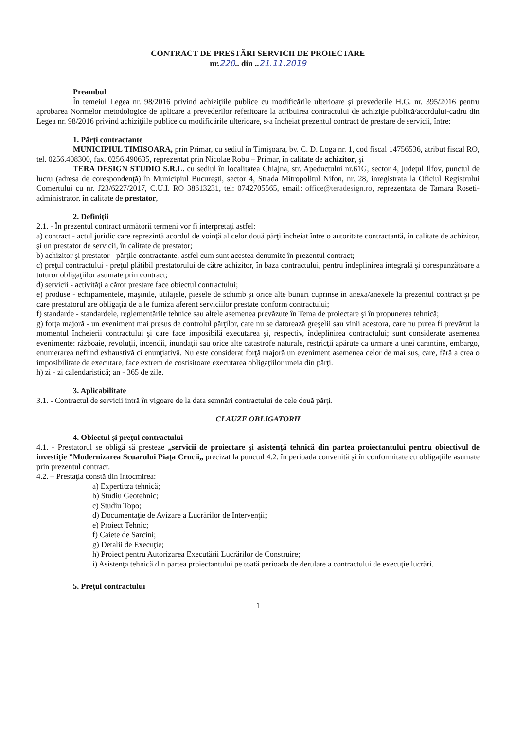CONTRACT DE PRESTĂRI SERVICII DE PROIECTARE
nr.220.. din ..21.11.2019
Preambul
În temeiul Legea nr. 98/2016 privind achiziţiile publice cu modificările ulterioare şi prevederile H.G. nr. 395/2016 pentru aprobarea Normelor metodologice de aplicare a prevederilor referitoare la atribuirea contractului de achiziţie publică/acordului-cadru din Legea nr. 98/2016 privind achiziţiile publice cu modificările ulterioare, s-a încheiat prezentul contract de prestare de servicii, între:
1. Părţi contractante
MUNICIPIUL TIMISOARA, prin Primar, cu sediul în Timişoara, bv. C. D. Loga nr. 1, cod fiscal 14756536, atribut fiscal RO, tel. 0256.408300, fax. 0256.490635, reprezentat prin Nicolae Robu – Primar, în calitate de achizitor, şi
TERA DESIGN STUDIO S.R.L. cu sediul în localitatea Chiajna, str. Apeductului nr.61G, sector 4, judeţul Ilfov, punctul de lucru (adresa de corespondenţă) în Municipiul Bucureşti, sector 4, Strada Mitropolitul Nifon, nr. 28, inregistrata la Oficiul Registrului Comertului cu nr. J23/6227/2017, C.U.I. RO 38613231, tel: 0742705565, email: office@teradesign.ro, reprezentata de Tamara Roseti- administrator, în calitate de prestator,
2. Definiţii
2.1. - În prezentul contract următorii termeni vor fi interpretaţi astfel:
a) contract - actul juridic care reprezintă acordul de voinţă al celor două părţi încheiat între o autoritate contractantă, în calitate de achizitor, şi un prestator de servicii, în calitate de prestator;
b) achizitor şi prestator - părţile contractante, astfel cum sunt acestea denumite în prezentul contract;
c) preţul contractului - preţul plătibil prestatorului de către achizitor, în baza contractului, pentru îndeplinirea integrală şi corespunzătoare a tuturor obligaţiilor asumate prin contract;
d) servicii - activităţi a căror prestare face obiectul contractului;
e) produse - echipamentele, maşinile, utilajele, piesele de schimb şi orice alte bunuri cuprinse în anexa/anexele la prezentul contract şi pe care prestatorul are obligaţia de a le furniza aferent serviciilor prestate conform contractului;
f) standarde - standardele, reglementările tehnice sau altele asemenea prevăzute în Tema de proiectare şi în propunerea tehnică;
g) forţa majoră - un eveniment mai presus de controlul părţilor, care nu se datorează greşelii sau vinii acestora, care nu putea fi prevăzut la momentul încheierii contractului şi care face imposibilă executarea şi, respectiv, îndeplinirea contractului; sunt considerate asemenea evenimente: războaie, revoluţii, incendii, inundaţii sau orice alte catastrofe naturale, restricţii apărute ca urmare a unei carantine, embargo, enumerarea nefiind exhaustivă ci enunţiativă. Nu este considerat forţă majoră un eveniment asemenea celor de mai sus, care, fără a crea o imposibilitate de executare, face extrem de costisitoare executarea obligaţiilor uneia din părţi.
h) zi - zi calendaristică; an - 365 de zile.
3. Aplicabilitate
3.1. - Contractul de servicii intră în vigoare de la data semnări contractului de cele două părţi.
CLAUZE OBLIGATORII
4. Obiectul şi preţul contractului
4.1. - Prestatorul se obligă să presteze „servicii de proiectare şi asistenţă tehnică din partea proiectantului pentru obiectivul de investiţie ”Modernizarea Scuarului Piaţa Crucii„ precizat la punctul 4.2. în perioada convenită şi în conformitate cu obligaţiile asumate prin prezentul contract.
4.2. – Prestaţia constă din întocmirea:
a) Expertitza tehnică;
b) Studiu Geotehnic;
c) Studiu Topo;
d) Documentaţie de Avizare a Lucrărilor de Intervenţii;
e) Proiect Tehnic;
f) Caiete de Sarcini;
g) Detalii de Execuţie;
h) Proiect pentru Autorizarea Executării Lucrărilor de Construire;
i) Asistenţa tehnică din partea proiectantului pe toată perioada de derulare a contractului de execuţie lucrări.
5. Preţul contractului
1